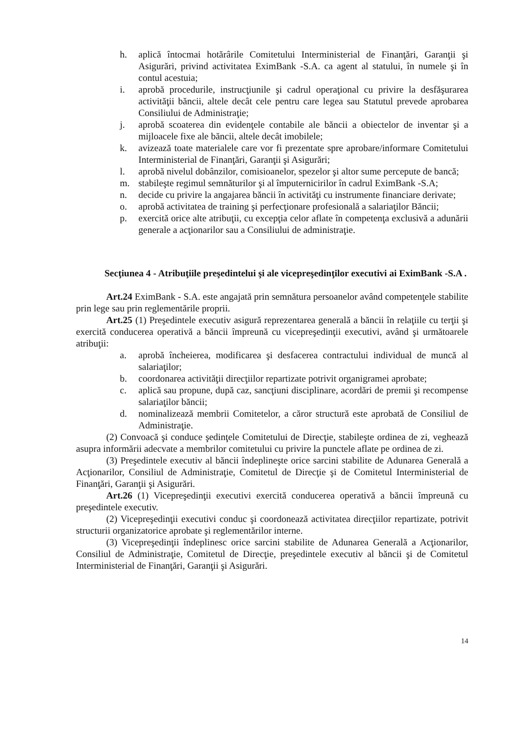h. aplică întocmai hotărârile Comitetului Interministerial de Finanţări, Garanţii şi Asigurări, privind activitatea EximBank -S.A. ca agent al statului, în numele şi în contul acestuia;
i. aprobă procedurile, instrucţiunile şi cadrul operaţional cu privire la desfăşurarea activităţii băncii, altele decât cele pentru care legea sau Statutul prevede aprobarea Consiliului de Administraţie;
j. aprobă scoaterea din evidenţele contabile ale băncii a obiectelor de inventar şi a mijloacele fixe ale băncii, altele decât imobilele;
k. avizează toate materialele care vor fi prezentate spre aprobare/informare Comitetului Interministerial de Finanţări, Garanţii şi Asigurări;
l. aprobă nivelul dobânzilor, comisioanelor, spezelor şi altor sume percepute de bancă;
m. stabileşte regimul semnăturilor şi al împuternicirilor în cadrul EximBank -S.A;
n. decide cu privire la angajarea băncii în activităţi cu instrumente financiare derivate;
o. aprobă activitatea de training şi perfecţionare profesională a salariaţilor Băncii;
p. exercită orice alte atribuţii, cu excepţia celor aflate în competenţa exclusivă a adunării generale a acţionarilor sau a Consiliului de administraţie.
Secţiunea 4 - Atribuţiile preşedintelui şi ale vicepreşedinţilor executivi ai EximBank -S.A .
Art.24 EximBank - S.A. este angajată prin semnătura persoanelor având competenţele stabilite prin lege sau prin reglementările proprii.
Art.25 (1) Preşedintele executiv asigură reprezentarea generală a băncii în relaţiile cu terţii şi exercită conducerea operativă a băncii împreună cu vicepreşedinţii executivi, având şi următoarele atribuţii:
a. aprobă încheierea, modificarea şi desfacerea contractului individual de muncă al salariaţilor;
b. coordonarea activităţii direcţiilor repartizate potrivit organigramei aprobate;
c. aplică sau propune, după caz, sancţiuni disciplinare, acordări de premii şi recompense salariaţilor băncii;
d. nominalizează membrii Comitetelor, a căror structură este aprobată de Consiliul de Administraţie.
(2) Convoacă şi conduce şedinţele Comitetului de Direcţie, stabileşte ordinea de zi, veghează asupra informării adecvate a membrilor comitetului cu privire la punctele aflate pe ordinea de zi.
(3) Preşedintele executiv al băncii îndeplineşte orice sarcini stabilite de Adunarea Generală a Acţionarilor, Consiliul de Administraţie, Comitetul de Direcţie şi de Comitetul Interministerial de Finanţări, Garanţii şi Asigurări.
Art.26 (1) Vicepreşedinţii executivi exercită conducerea operativă a băncii împreună cu preşedintele executiv.
(2) Vicepreşedinţii executivi conduc şi coordonează activitatea direcţiilor repartizate, potrivit structurii organizatorice aprobate şi reglementărilor interne.
(3) Vicepreşedinţii îndeplinesc orice sarcini stabilite de Adunarea Generală a Acţionarilor, Consiliul de Administraţie, Comitetul de Direcţie, preşedintele executiv al băncii şi de Comitetul Interministerial de Finanţări, Garanţii şi Asigurări.
14